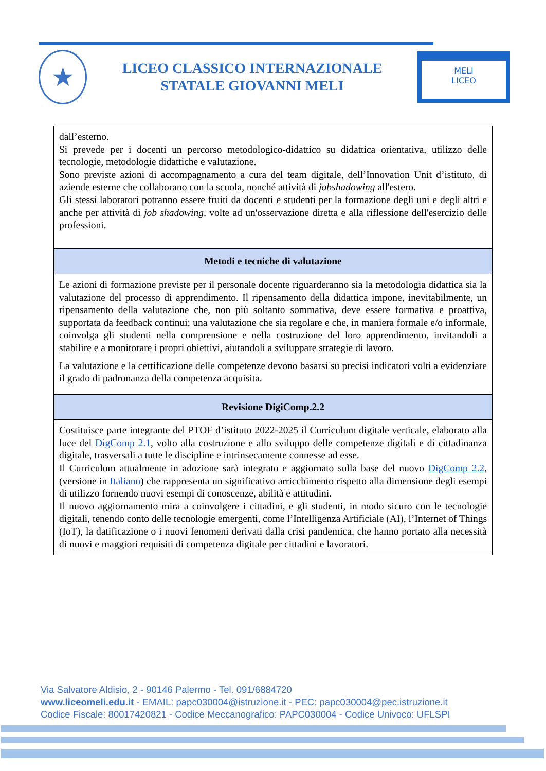★
LICEO CLASSICO INTERNAZIONALE
STATALE GIOVANNI MELI
MELI
LICEO
| dall’esterno. Si prevede per i docenti un percorso metodologico-didattico su didattica orientativa, utilizzo delle tecnologie, metodologie didattiche e valutazione. Sono previste azioni di accompagnamento a cura del team digitale, dell’Innovation Unit d’istituto, di aziende esterne che collaborano con la scuola, nonché attività di jobshadowing all'estero. Gli stessi laboratori potranno essere fruiti da docenti e studenti per la formazione degli uni e degli altri e anche per attività di job shadowing , volte ad un'osservazione diretta e alla riflessione dell'esercizio delle professioni. |
| Metodi e tecniche di valutazione |
| Le azioni di formazione previste per il personale docente riguarderanno sia la metodologia didattica sia la valutazione del processo di apprendimento. Il ripensamento della didattica impone, inevitabilmente, un ripensamento della valutazione che, non più soltanto sommativa, deve essere formativa e proattiva, supportata da feedback continui; una valutazione che sia regolare e che, in maniera formale e/o informale, coinvolga gli studenti nella comprensione e nella costruzione del loro apprendimento, invitandoli a stabilire e a monitorare i propri obiettivi, aiutandoli a sviluppare strategie di lavoro. La valutazione e la certificazione delle competenze devono basarsi su precisi indicatori volti a evidenziare il grado di padronanza della competenza acquisita. |
| Revisione DigiComp.2.2 |
| Costituisce parte integrante del PTOF d’istituto 2022-2025 il Curriculum digitale verticale, elaborato alla luce del DigComp 2.1 , volto alla costruzione e allo sviluppo delle competenze digitali e di cittadinanza digitale, trasversali a tutte le discipline e intrinsecamente connesse ad esse. Il Curriculum attualmente in adozione sarà integrato e aggiornato sulla base del nuovo DigComp 2.2 , (versione in Italiano ) che rappresenta un significativo arricchimento rispetto alla dimensione degli esempi di utilizzo fornendo nuovi esempi di conoscenze, abilità e attitudini. Il nuovo aggiornamento mira a coinvolgere i cittadini, e gli studenti, in modo sicuro con le tecnologie digitali, tenendo conto delle tecnologie emergenti, come l’Intelligenza Artificiale (AI), l’Internet of Things (IoT), la datificazione o i nuovi fenomeni derivati dalla crisi pandemica, che hanno portato alla necessità di nuovi e maggiori requisiti di competenza digitale per cittadini e lavoratori. |
Via Salvatore Aldisio, 2 - 90146 Palermo - Tel. 091/6884720
www.liceomeli.edu.it - EMAIL: papc030004@istruzione.it - PEC: papc030004@pec.istruzione.it
Codice Fiscale: 80017420821 - Codice Meccanografico: PAPC030004 - Codice Univoco: UFLSPI